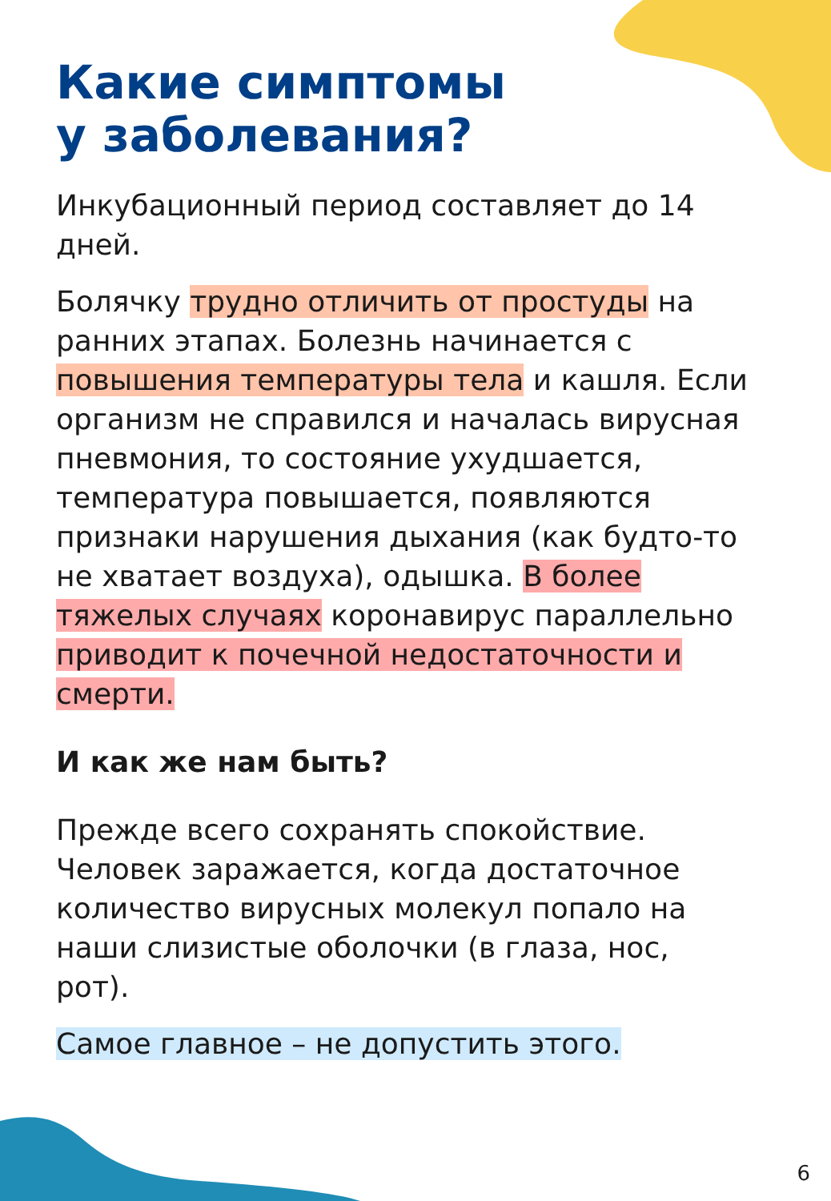Какие симптомы
у заболевания?
Инкубационный период составляет до 14 дней.
Болячку трудно отличить от простуды на ранних этапах. Болезнь начинается с повышения температуры тела и кашля. Если организм не справился и началась вирусная пневмония, то состояние ухудшается, температура повышается, появляются признаки нарушения дыхания (как будто-то не хватает воздуха), одышка. В более тяжелых случаях коронавирус параллельно приводит к почечной недостаточности и смерти.
И как же нам быть?
Прежде всего сохранять спокойствие. Человек заражается, когда достаточное количество вирусных молекул попало на наши слизистые оболочки (в глаза, нос, рот).
Самое главное – не допустить этого.
6